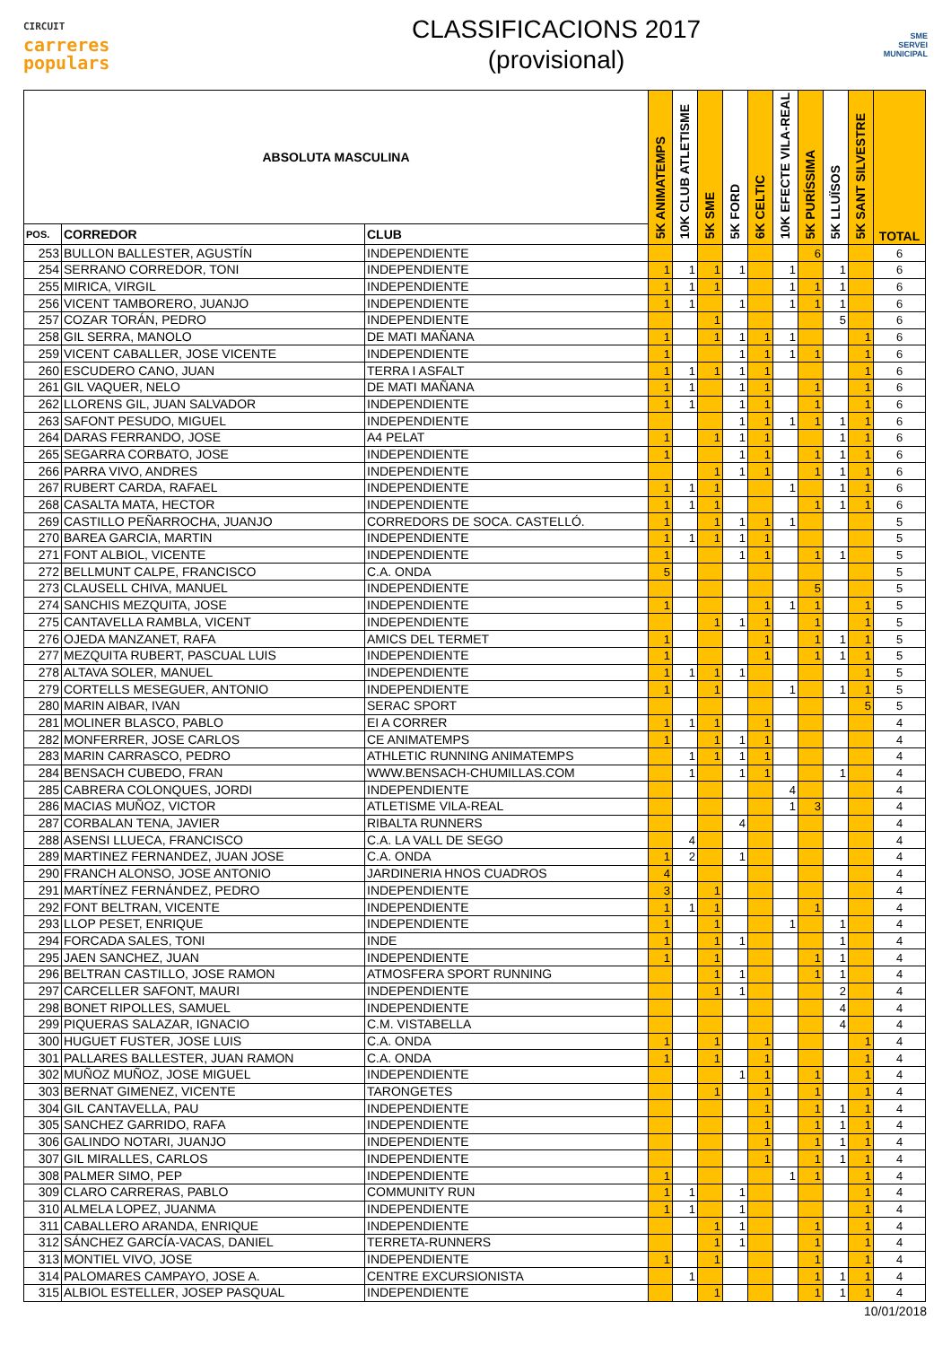CIRCUIT
carreres
populars
CLASSIFICACIONS 2017
(provisional)
SME
SERVEI MUNICIPAL
| ABSOLUTA MASCULINA | | | 5K ANIMATEMPS | 10K CLUB ATLETISME | 5K SME | 5K FORD | 6K CELTIC | 10K EFECTE VILA-REAL | 5K PURÍSSIMA | 5K LLUÏSOS | 5K SANT SILVESTRE | TOTAL |
| --- | --- | --- | --- | --- | --- | --- | --- | --- | --- | --- | --- | --- |
| POS. | CORREDOR | CLUB | | | | | | | | | | |
| 253 | BULLON BALLESTER, AGUSTÍN | INDEPENDIENTE | | | | | | | 6 | | | 6 |
| 254 | SERRANO CORREDOR, TONI | INDEPENDIENTE | 1 | 1 | 1 | 1 | | 1 | | 1 | | 6 |
| 255 | MIRICA, VIRGIL | INDEPENDIENTE | 1 | 1 | 1 | | | 1 | 1 | 1 | | 6 |
| 256 | VICENT TAMBORERO, JUANJO | INDEPENDIENTE | 1 | 1 | | 1 | | 1 | 1 | 1 | | 6 |
| 257 | COZAR TORÁN, PEDRO | INDEPENDIENTE | | | 1 | | | | | 5 | | 6 |
| 258 | GIL SERRA, MANOLO | DE MATI MAÑANA | 1 | | 1 | 1 | 1 | 1 | | | 1 | 6 |
| 259 | VICENT CABALLER, JOSE VICENTE | INDEPENDIENTE | 1 | | | 1 | 1 | 1 | 1 | | 1 | 6 |
| 260 | ESCUDERO CANO, JUAN | TERRA I ASFALT | 1 | 1 | 1 | 1 | 1 | | | | 1 | 6 |
| 261 | GIL VAQUER, NELO | DE MATI MAÑANA | 1 | 1 | | 1 | 1 | | 1 | | 1 | 6 |
| 262 | LLORENS GIL, JUAN SALVADOR | INDEPENDIENTE | 1 | 1 | | 1 | 1 | | 1 | | 1 | 6 |
| 263 | SAFONT PESUDO, MIGUEL | INDEPENDIENTE | | | | 1 | 1 | 1 | 1 | 1 | 1 | 6 |
| 264 | DARAS FERRANDO, JOSE | A4 PELAT | 1 | | 1 | 1 | 1 | | | 1 | 1 | 6 |
| 265 | SEGARRA CORBATO, JOSE | INDEPENDIENTE | 1 | | | 1 | 1 | | 1 | 1 | 1 | 6 |
| 266 | PARRA VIVO, ANDRES | INDEPENDIENTE | | | 1 | 1 | 1 | | 1 | 1 | 1 | 6 |
| 267 | RUBERT CARDA, RAFAEL | INDEPENDIENTE | 1 | 1 | 1 | | | 1 | | 1 | 1 | 6 |
| 268 | CASALTA MATA, HECTOR | INDEPENDIENTE | 1 | 1 | 1 | | | | 1 | 1 | 1 | 6 |
| 269 | CASTILLO PEÑARROCHA, JUANJO | CORREDORS DE SOCA. CASTELLÓ. | 1 | | 1 | 1 | 1 | 1 | | | | 5 |
| 270 | BAREA GARCIA, MARTIN | INDEPENDIENTE | 1 | 1 | 1 | 1 | 1 | | | | | 5 |
| 271 | FONT ALBIOL, VICENTE | INDEPENDIENTE | 1 | | | 1 | 1 | | 1 | 1 | | 5 |
| 272 | BELLMUNT CALPE, FRANCISCO | C.A. ONDA | 5 | | | | | | | | | 5 |
| 273 | CLAUSELL CHIVA, MANUEL | INDEPENDIENTE | | | | | | | 5 | | | 5 |
| 274 | SANCHIS MEZQUITA, JOSE | INDEPENDIENTE | 1 | | | | 1 | 1 | 1 | | 1 | 5 |
| 275 | CANTAVELLA RAMBLA, VICENT | INDEPENDIENTE | | | 1 | 1 | 1 | | 1 | | 1 | 5 |
| 276 | OJEDA MANZANET, RAFA | AMICS DEL TERMET | 1 | | | | 1 | | 1 | 1 | 1 | 5 |
| 277 | MEZQUITA RUBERT, PASCUAL LUIS | INDEPENDIENTE | 1 | | | | 1 | | 1 | 1 | 1 | 5 |
| 278 | ALTAVA SOLER, MANUEL | INDEPENDIENTE | 1 | 1 | 1 | 1 | | | | | 1 | 5 |
| 279 | CORTELLS MESEGUER, ANTONIO | INDEPENDIENTE | 1 | | 1 | | | 1 | | 1 | 1 | 5 |
| 280 | MARIN AIBAR, IVAN | SERAC SPORT | | | | | | | | | 5 | 5 |
| 281 | MOLINER BLASCO, PABLO | EI A CORRER | 1 | 1 | 1 | | 1 | | | | | 4 |
| 282 | MONFERRER, JOSE CARLOS | CE ANIMATEMPS | 1 | | 1 | 1 | 1 | | | | | 4 |
| 283 | MARIN CARRASCO, PEDRO | ATHLETIC RUNNING ANIMATEMPS | | 1 | 1 | 1 | 1 | | | | | 4 |
| 284 | BENSACH CUBEDO, FRAN | WWW.BENSACH-CHUMILLAS.COM | | 1 | | 1 | 1 | | | 1 | | 4 |
| 285 | CABRERA COLONQUES, JORDI | INDEPENDIENTE | | | | | | 4 | | | | 4 |
| 286 | MACIAS MUÑOZ, VICTOR | ATLETISME VILA-REAL | | | | | | 1 | 3 | | | 4 |
| 287 | CORBALAN TENA, JAVIER | RIBALTA RUNNERS | | | | 4 | | | | | | 4 |
| 288 | ASENSI LLUECA, FRANCISCO | C.A. LA VALL DE SEGO | | 4 | | | | | | | | 4 |
| 289 | MARTINEZ FERNANDEZ, JUAN JOSE | C.A. ONDA | 1 | 2 | | 1 | | | | | | 4 |
| 290 | FRANCH ALONSO, JOSE ANTONIO | JARDINERIA HNOS CUADROS | 4 | | | | | | | | | 4 |
| 291 | MARTÍNEZ FERNÁNDEZ, PEDRO | INDEPENDIENTE | 3 | | 1 | | | | | | | 4 |
| 292 | FONT BELTRAN, VICENTE | INDEPENDIENTE | 1 | 1 | 1 | | | | 1 | | | 4 |
| 293 | LLOP PESET, ENRIQUE | INDEPENDIENTE | 1 | | 1 | | | 1 | | 1 | | 4 |
| 294 | FORCADA SALES, TONI | INDE | 1 | | 1 | 1 | | | | 1 | | 4 |
| 295 | JAEN SANCHEZ, JUAN | INDEPENDIENTE | 1 | | 1 | | | | 1 | 1 | | 4 |
| 296 | BELTRAN CASTILLO, JOSE RAMON | ATMOSFERA SPORT RUNNING | | | 1 | 1 | | | 1 | 1 | | 4 |
| 297 | CARCELLER SAFONT, MAURI | INDEPENDIENTE | | | 1 | 1 | | | | 2 | | 4 |
| 298 | BONET RIPOLLES, SAMUEL | INDEPENDIENTE | | | | | | | | 4 | | 4 |
| 299 | PIQUERAS SALAZAR, IGNACIO | C.M. VISTABELLA | | | | | | | | 4 | | 4 |
| 300 | HUGUET FUSTER, JOSE LUIS | C.A. ONDA | 1 | | 1 | | 1 | | | | 1 | 4 |
| 301 | PALLARES BALLESTER, JUAN RAMON | C.A. ONDA | 1 | | 1 | | 1 | | | | 1 | 4 |
| 302 | MUÑOZ MUÑOZ, JOSE MIGUEL | INDEPENDIENTE | | | | 1 | 1 | | 1 | | 1 | 4 |
| 303 | BERNAT GIMENEZ, VICENTE | TARONGETES | | | 1 | | 1 | | 1 | | 1 | 4 |
| 304 | GIL CANTAVELLA, PAU | INDEPENDIENTE | | | | | 1 | | 1 | 1 | 1 | 4 |
| 305 | SANCHEZ GARRIDO, RAFA | INDEPENDIENTE | | | | | 1 | | 1 | 1 | 1 | 4 |
| 306 | GALINDO NOTARI, JUANJO | INDEPENDIENTE | | | | | 1 | | 1 | 1 | 1 | 4 |
| 307 | GIL MIRALLES, CARLOS | INDEPENDIENTE | | | | | 1 | | 1 | 1 | 1 | 4 |
| 308 | PALMER SIMO, PEP | INDEPENDIENTE | 1 | | | | | 1 | 1 | | 1 | 4 |
| 309 | CLARO CARRERAS, PABLO | COMMUNITY RUN | 1 | 1 | | 1 | | | | | 1 | 4 |
| 310 | ALMELA LOPEZ, JUANMA | INDEPENDIENTE | 1 | 1 | | 1 | | | | | 1 | 4 |
| 311 | CABALLERO ARANDA, ENRIQUE | INDEPENDIENTE | | | 1 | 1 | | | 1 | | 1 | 4 |
| 312 | SÁNCHEZ GARCÍA-VACAS, DANIEL | TERRETA-RUNNERS | | | 1 | 1 | | | 1 | | 1 | 4 |
| 313 | MONTIEL VIVO, JOSE | INDEPENDIENTE | 1 | | 1 | | | | 1 | | 1 | 4 |
| 314 | PALOMARES CAMPAYO, JOSE A. | CENTRE EXCURSIONISTA | | 1 | | | | | 1 | 1 | 1 | 4 |
| 315 | ALBIOL ESTELLER, JOSEP PASQUAL | INDEPENDIENTE | | | 1 | | | | 1 | 1 | 1 | 4 |
10/01/2018